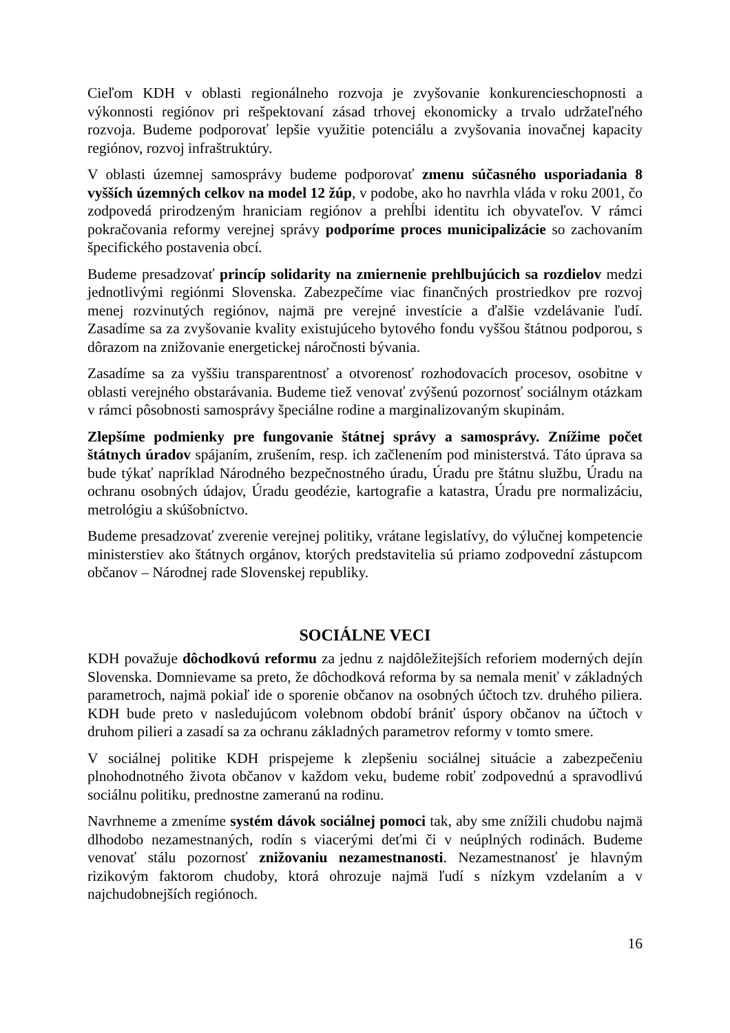Cieľom KDH v oblasti regionálneho rozvoja je zvyšovanie konkurencieschopnosti a výkonnosti regiónov pri rešpektovaní zásad trhovej ekonomicky a trvalo udržateľného rozvoja. Budeme podporovať lepšie využitie potenciálu a zvyšovania inovačnej kapacity regiónov, rozvoj infraštruktúry.
V oblasti územnej samosprávy budeme podporovať zmenu súčasného usporiadania 8 vyšších územných celkov na model 12 žúp, v podobe, ako ho navrhla vláda v roku 2001, čo zodpovedá prirodzeným hraniciam regiónov a prehĺbi identitu ich obyvateľov. V rámci pokračovania reformy verejnej správy podporíme proces municipalizácie so zachovaním špecifického postavenia obcí.
Budeme presadzovať princíp solidarity na zmiernenie prehlbujúcich sa rozdielov medzi jednotlivými regiónmi Slovenska. Zabezpečíme viac finančných prostriedkov pre rozvoj menej rozvinutých regiónov, najmä pre verejné investície a ďalšie vzdelávanie ľudí. Zasadíme sa za zvyšovanie kvality existujúceho bytového fondu vyššou štátnou podporou, s dôrazom na znižovanie energetickej náročnosti bývania.
Zasadíme sa za vyššiu transparentnosť a otvorenosť rozhodovacích procesov, osobitne v oblasti verejného obstarávania. Budeme tiež venovať zvýšenú pozornosť sociálnym otázkam v rámci pôsobnosti samosprávy špeciálne rodine a marginalizovaným skupinám.
Zlepšíme podmienky pre fungovanie štátnej správy a samosprávy. Znížime počet štátnych úradov spájaním, zrušením, resp. ich začlenením pod ministerstvá. Táto úprava sa bude týkať napríklad Národného bezpečnostného úradu, Úradu pre štátnu službu, Úradu na ochranu osobných údajov, Úradu geodézie, kartografie a katastra, Úradu pre normalizáciu, metrológiu a skúšobníctvo.
Budeme presadzovať zverenie verejnej politiky, vrátane legislatívy, do výlučnej kompetencie ministerstiev ako štátnych orgánov, ktorých predstavitelia sú priamo zodpovední zástupcom občanov – Národnej rade Slovenskej republiky.
SOCIÁLNE VECI
KDH považuje dôchodkovú reformu za jednu z najdôležitejších reforiem moderných dejín Slovenska. Domnievame sa preto, že dôchodková reforma by sa nemala meniť v základných parametroch, najmä pokiaľ ide o sporenie občanov na osobných účtoch tzv. druhého piliera. KDH bude preto v nasledujúcom volebnom období brániť úspory občanov na účtoch v druhom pilieri a zasadí sa za ochranu základných parametrov reformy v tomto smere.
V sociálnej politike KDH prispejeme k zlepšeniu sociálnej situácie a zabezpečeniu plnohodnotného života občanov v každom veku, budeme robiť zodpovednú a spravodlivú sociálnu politiku, prednostne zameranú na rodinu.
Navrhneme a zmeníme systém dávok sociálnej pomoci tak, aby sme znížili chudobu najmä dlhodobo nezamestnaných, rodín s viacerými deťmi či v neúplných rodinách. Budeme venovať stálu pozornosť znižovaniu nezamestnanosti. Nezamestnanosť je hlavným rizikovým faktorom chudoby, ktorá ohrozuje najmä ľudí s nízkym vzdelaním a v najchudobnejších regiónoch.
16